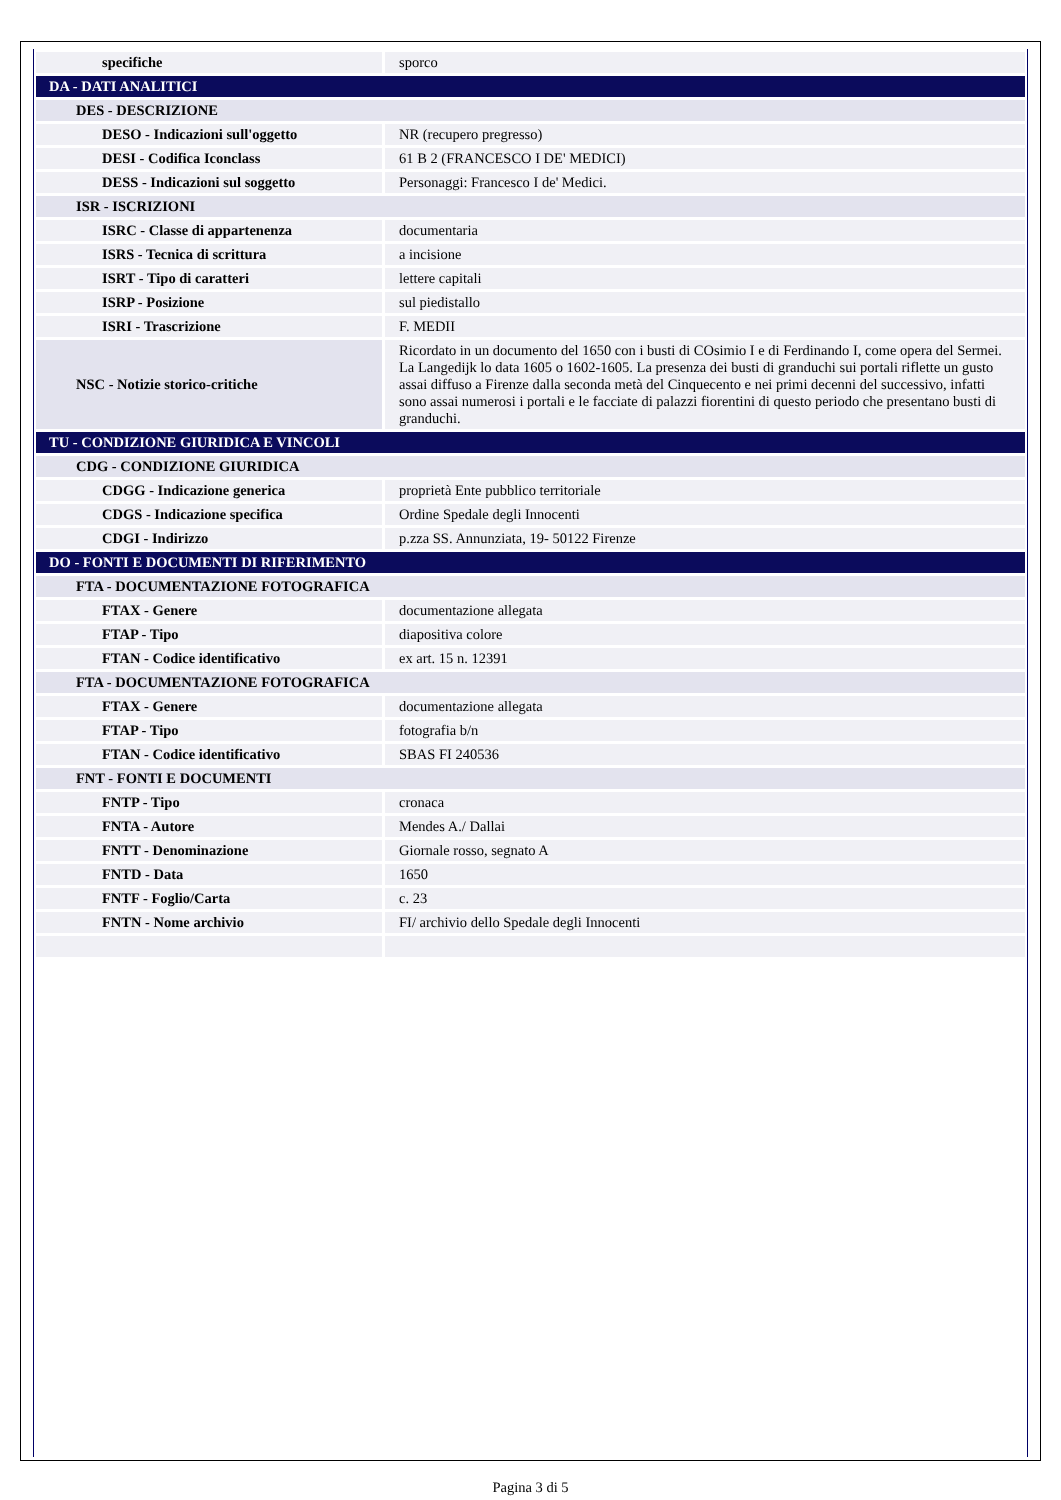| specifiche | sporco |
| DA - DATI ANALITICI | |
| DES - DESCRIZIONE | |
| DESO - Indicazioni sull'oggetto | NR (recupero pregresso) |
| DESI - Codifica Iconclass | 61 B 2 (FRANCESCO I DE' MEDICI) |
| DESS - Indicazioni sul soggetto | Personaggi: Francesco I de' Medici. |
| ISR - ISCRIZIONI | |
| ISRC - Classe di appartenenza | documentaria |
| ISRS - Tecnica di scrittura | a incisione |
| ISRT - Tipo di caratteri | lettere capitali |
| ISRP - Posizione | sul piedistallo |
| ISRI - Trascrizione | F. MEDII |
| NSC - Notizie storico-critiche | Ricordato in un documento del 1650 con i busti di COsimio I e di Ferdinando I, come opera del Sermei. La Langedijk lo data 1605 o 1602-1605. La presenza dei busti di granduchi sui portali riflette un gusto assai diffuso a Firenze dalla seconda metà del Cinquecento e nei primi decenni del successivo, infatti sono assai numerosi i portali e le facciate di palazzi fiorentini di questo periodo che presentano busti di granduchi. |
| TU - CONDIZIONE GIURIDICA E VINCOLI | |
| CDG - CONDIZIONE GIURIDICA | |
| CDGG - Indicazione generica | proprietà Ente pubblico territoriale |
| CDGS - Indicazione specifica | Ordine Spedale degli Innocenti |
| CDGI - Indirizzo | p.zza SS. Annunziata, 19- 50122 Firenze |
| DO - FONTI E DOCUMENTI DI RIFERIMENTO | |
| FTA - DOCUMENTAZIONE FOTOGRAFICA | |
| FTAX - Genere | documentazione allegata |
| FTAP - Tipo | diapositiva colore |
| FTAN - Codice identificativo | ex art. 15 n. 12391 |
| FTA - DOCUMENTAZIONE FOTOGRAFICA | |
| FTAX - Genere | documentazione allegata |
| FTAP - Tipo | fotografia b/n |
| FTAN - Codice identificativo | SBAS FI 240536 |
| FNT - FONTI E DOCUMENTI | |
| FNTP - Tipo | cronaca |
| FNTA - Autore | Mendes A./ Dallai |
| FNTT - Denominazione | Giornale rosso, segnato A |
| FNTD - Data | 1650 |
| FNTF - Foglio/Carta | c. 23 |
| FNTN - Nome archivio | FI/ archivio dello Spedale degli Innocenti |
Pagina 3 di 5